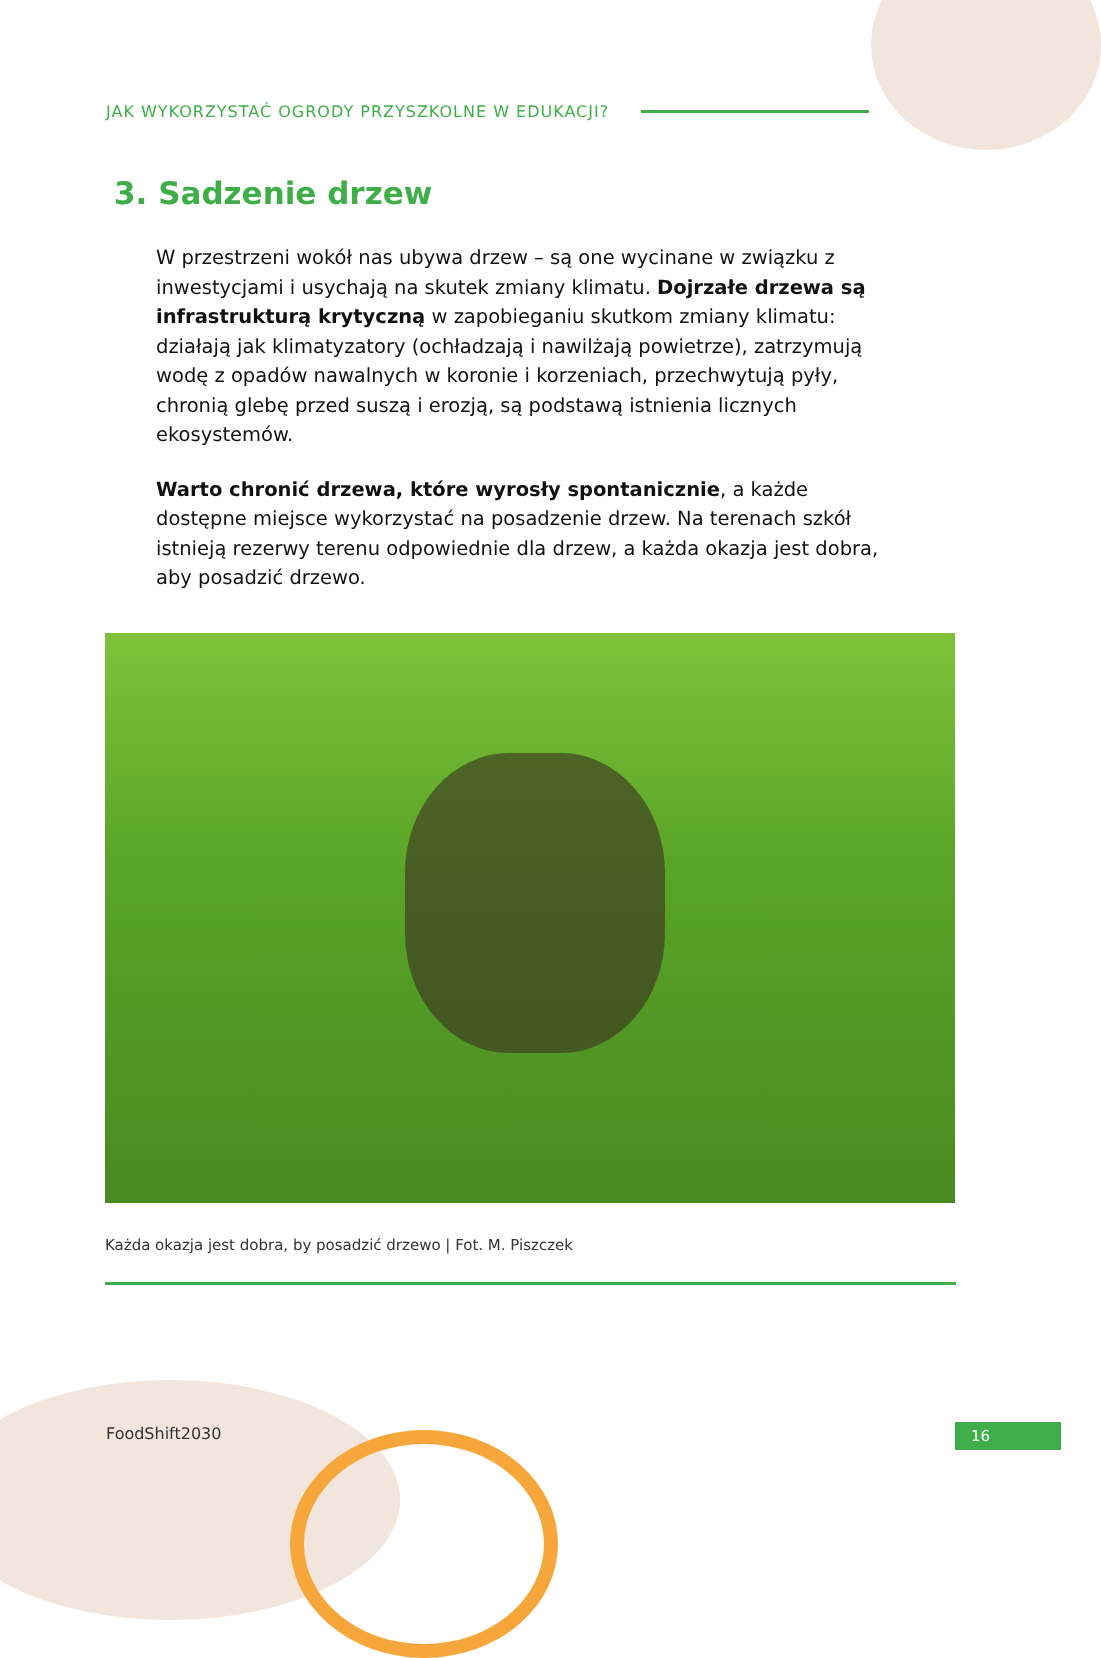JAK WYKORZYSTAĆ OGRODY PRZYSZKOLNE W EDUKACJI?
3. Sadzenie drzew
W przestrzeni wokół nas ubywa drzew – są one wycinane w związku z inwestycjami i usychają na skutek zmiany klimatu. Dojrzałe drzewa są infrastrukturą krytyczną w zapobieganiu skutkom zmiany klimatu: działają jak klimatyzatory (ochładzają i nawilżają powietrze), zatrzymują wodę z opadów nawalnych w koronie i korzeniach, przechwytują pyły, chronią glebę przed suszą i erozją, są podstawą istnienia licznych ekosystemów.
Warto chronić drzewa, które wyrosły spontanicznie, a każde dostępne miejsce wykorzystać na posadzenie drzew. Na terenach szkół istnieją rezerwy terenu odpowiednie dla drzew, a każda okazja jest dobra, aby posadzić drzewo.
Każda okazja jest dobra, by posadzić drzewo | Fot. M. Piszczek
FoodShift2030 16